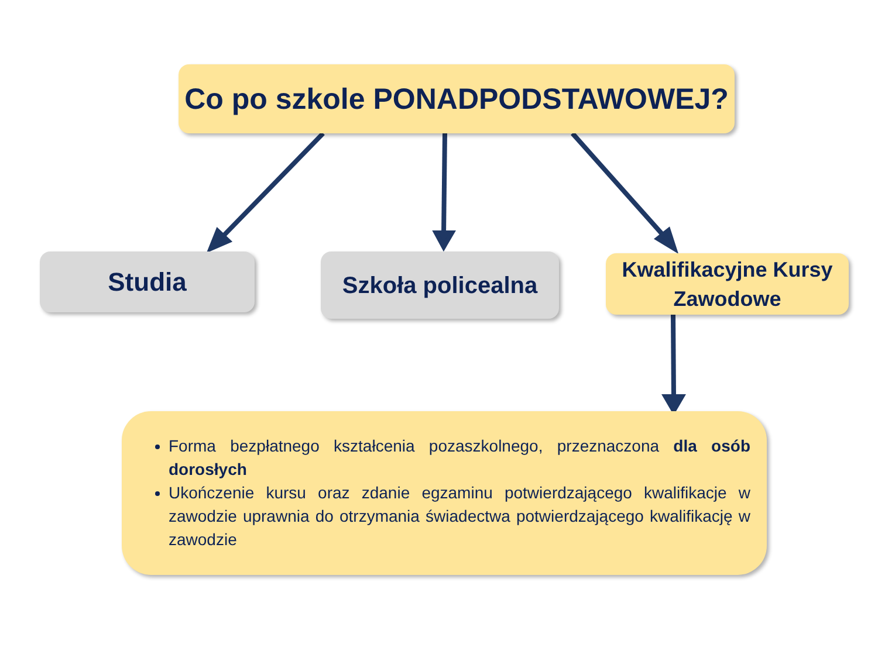Co po szkole PONADPODSTAWOWEJ?
Studia
Szkoła policealna
Kwalifikacyjne Kursy
Zawodowe
Forma bezpłatnego kształcenia pozaszkolnego, przeznaczona dla osób dorosłych
Ukończenie kursu oraz zdanie egzaminu potwierdzającego kwalifikacje w zawodzie uprawnia do otrzymania świadectwa potwierdzającego kwalifikację w zawodzie